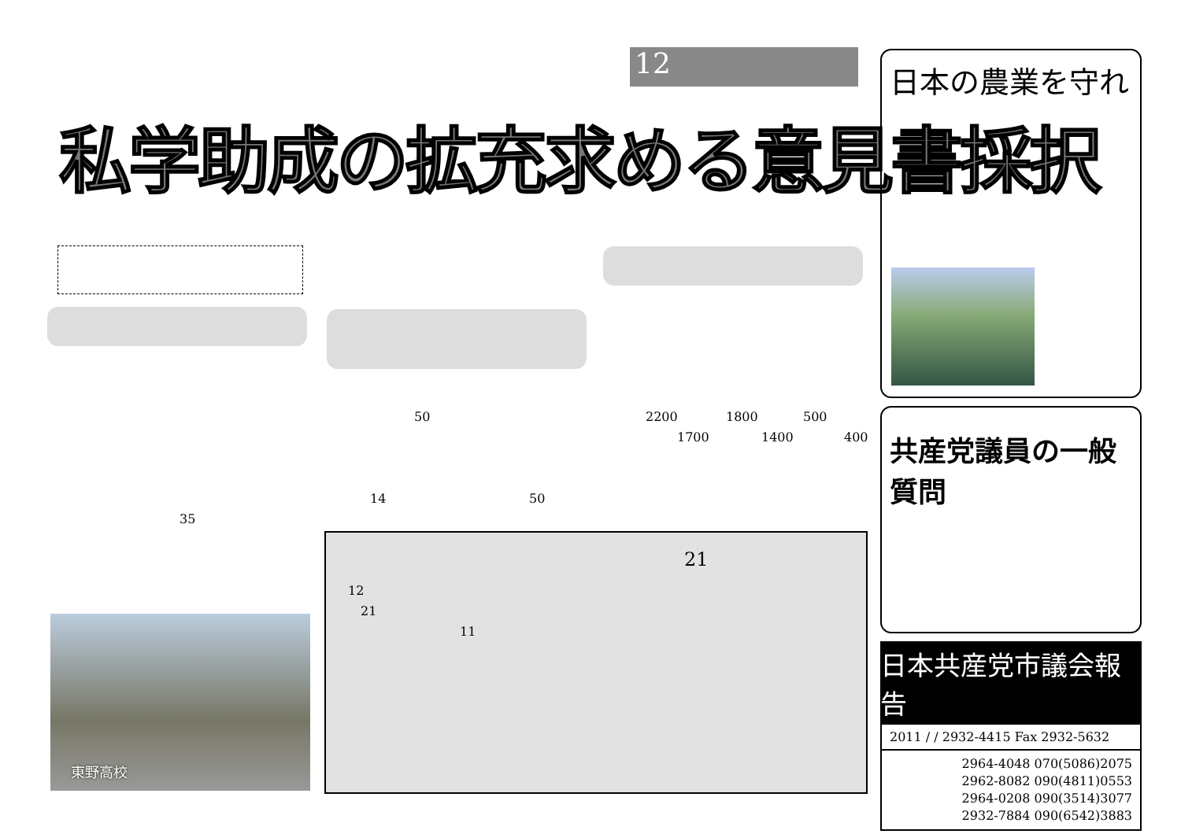12
私学助成の拡充求める意見書採択
50 2200 1800 500
1700 1400 400
14 50
35
21
12
21
11
東野高校
日本の農業を守れ
共産党議員の一般質問
日本共産党市議会報告
2011 / / 2932-4415 Fax 2932-5632
2964-4048 070(5086)2075
2962-8082 090(4811)0553
2964-0208 090(3514)3077
2932-7884 090(6542)3883